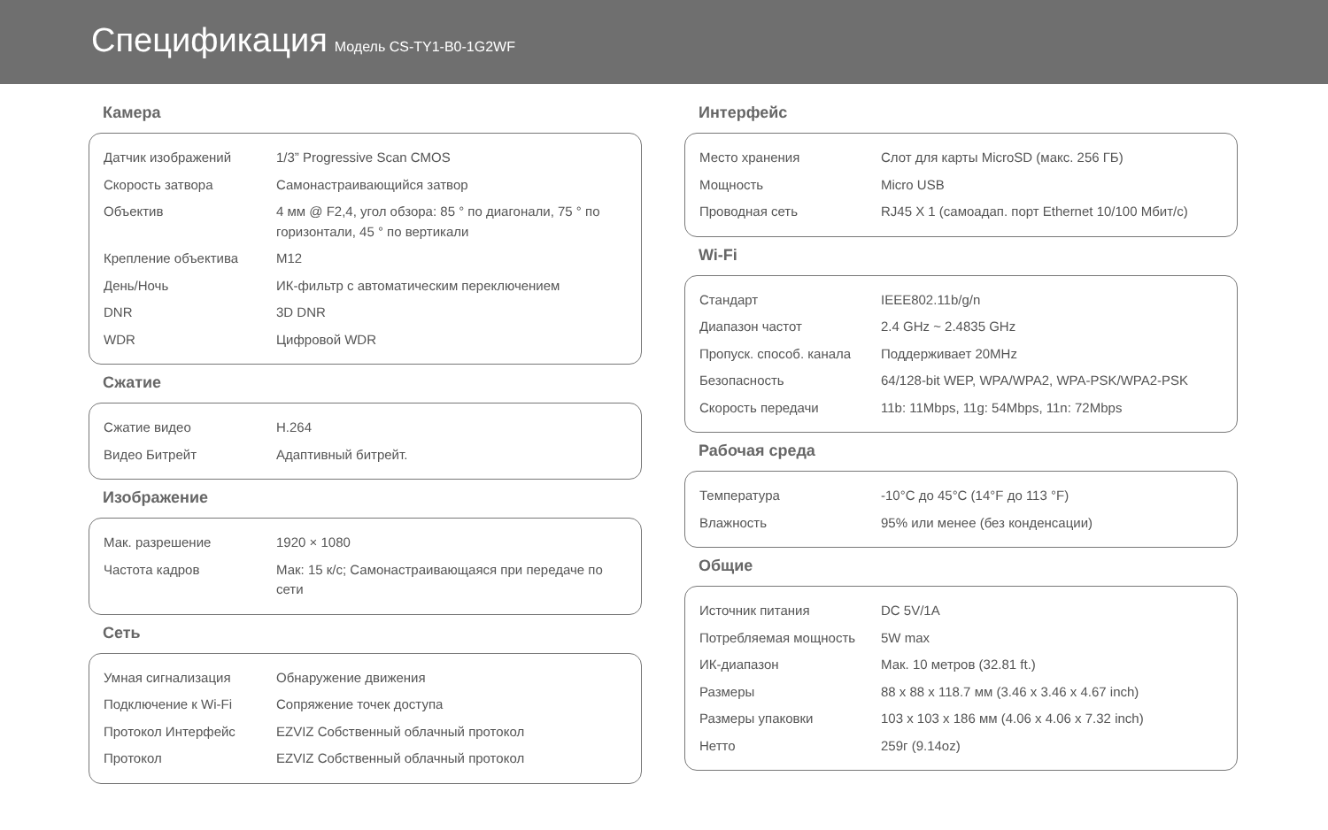Спецификация
Модель CS-TY1-B0-1G2WF
Камера
| Датчик изображений | 1/3” Progressive Scan CMOS |
| Скорость затвора | Самонастраивающийся затвор |
| Объектив | 4 мм @ F2,4, угол обзора: 85 ° по диагонали, 75 ° по горизонтали, 45 ° по вертикали |
| Крепление объектива | M12 |
| День/Ночь | ИК-фильтр с автоматическим переключением |
| DNR | 3D DNR |
| WDR | Цифровой WDR |
Сжатие
| Сжатие видео | H.264 |
| Видео Битрейт | Адаптивный битрейт. |
Изображение
| Мак. разрешение | 1920 × 1080 |
| Частота кадров | Мак: 15 к/с; Самонастраивающаяся при передаче по сети |
Сеть
| Умная сигнализация | Обнаружение движения |
| Подключение к Wi-Fi | Сопряжение точек доступа |
| Протокол Интерфейс | EZVIZ Собственный облачный протокол |
| Протокол | EZVIZ Собственный облачный протокол |
Интерфейс
| Место хранения | Слот для карты MicroSD (макс. 256 ГБ) |
| Мощность | Micro USB |
| Проводная сеть | RJ45 X 1 (самоадап. порт Ethernet 10/100 Мбит/с) |
Wi-Fi
| Стандарт | IEEE802.11b/g/n |
| Диапазон частот | 2.4 GHz ~ 2.4835 GHz |
| Пропуск. способ. канала | Поддерживает 20MHz |
| Безопасность | 64/128-bit WEP, WPA/WPA2, WPA-PSK/WPA2-PSK |
| Скорость передачи | 11b: 11Mbps, 11g: 54Mbps, 11n: 72Mbps |
Рабочая среда
| Температура | -10°C до 45°C (14°F до 113 °F) |
| Влажность | 95% или менее (без конденсации) |
Общие
| Источник питания | DC 5V/1A |
| Потребляемая мощность | 5W max |
| ИК-диапазон | Мак. 10 метров (32.81 ft.) |
| Размеры | 88 x 88 x 118.7 мм (3.46 x 3.46 x 4.67 inch) |
| Размеры упаковки | 103 x 103 x 186 мм (4.06 x 4.06 x 7.32 inch) |
| Нетто | 259г (9.14oz) |